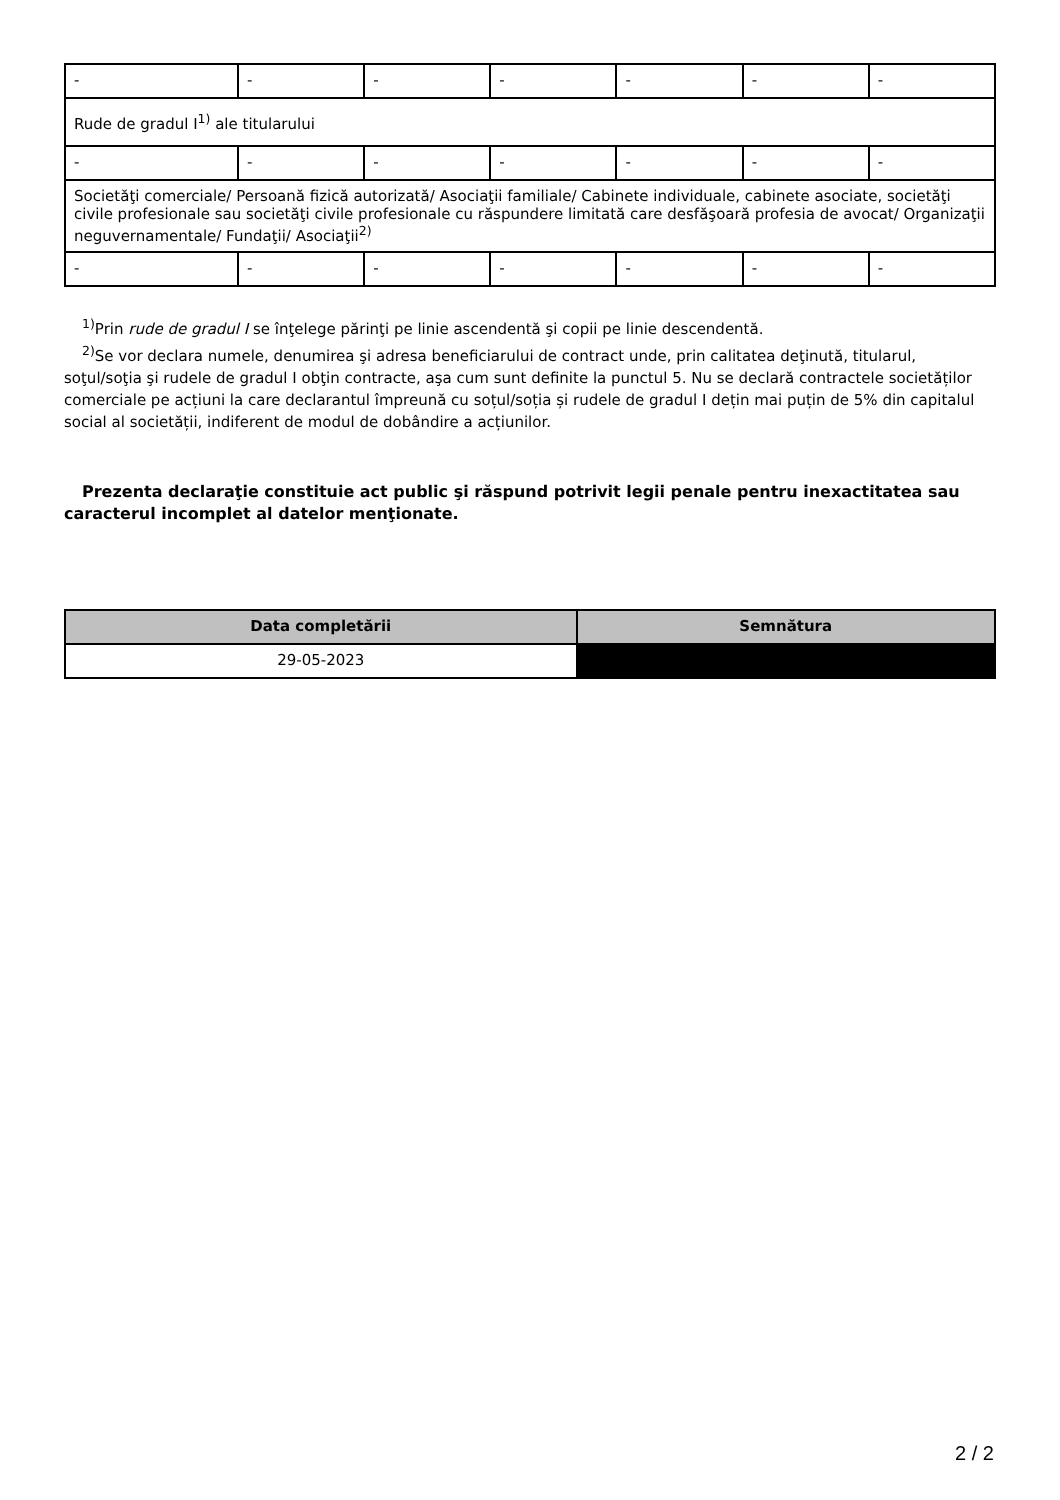| - | - | - | - | - | - | - |
| Rude de gradul I<sup>1)</sup> ale titularului | | | | | | |
| - | - | - | - | - | - | - |
| Societăţi comerciale/ Persoană fizică autorizată/ Asociaţii familiale/ Cabinete individuale, cabinete asociate, societăţi civile profesionale sau societăţi civile profesionale cu răspundere limitată care desfăşoară profesia de avocat/ Organizaţii neguvernamentale/ Fundaţii/ Asociaţii<sup>2)</sup> | | | | | | |
| - | - | - | - | - | - | - |
<sup>1)</sup> Prin rude de gradul I se înţelege părinţi pe linie ascendentă şi copii pe linie descendentă.
<sup>2)</sup> Se vor declara numele, denumirea şi adresa beneficiarului de contract unde, prin calitatea deţinută, titularul, soţul/soţia şi rudele de gradul I obţin contracte, aşa cum sunt definite la punctul 5. Nu se declară contractele societăților comerciale pe acțiuni la care declarantul împreună cu soțul/soția și rudele de gradul I dețin mai puțin de 5% din capitalul social al societății, indiferent de modul de dobândire a acțiunilor.
Prezenta declaraţie constituie act public şi răspund potrivit legii penale pentru inexactitatea sau caracterul incomplet al datelor menţionate.
| Data completării | Semnătura |
| --- | --- |
| 29-05-2023 | |
2 / 2